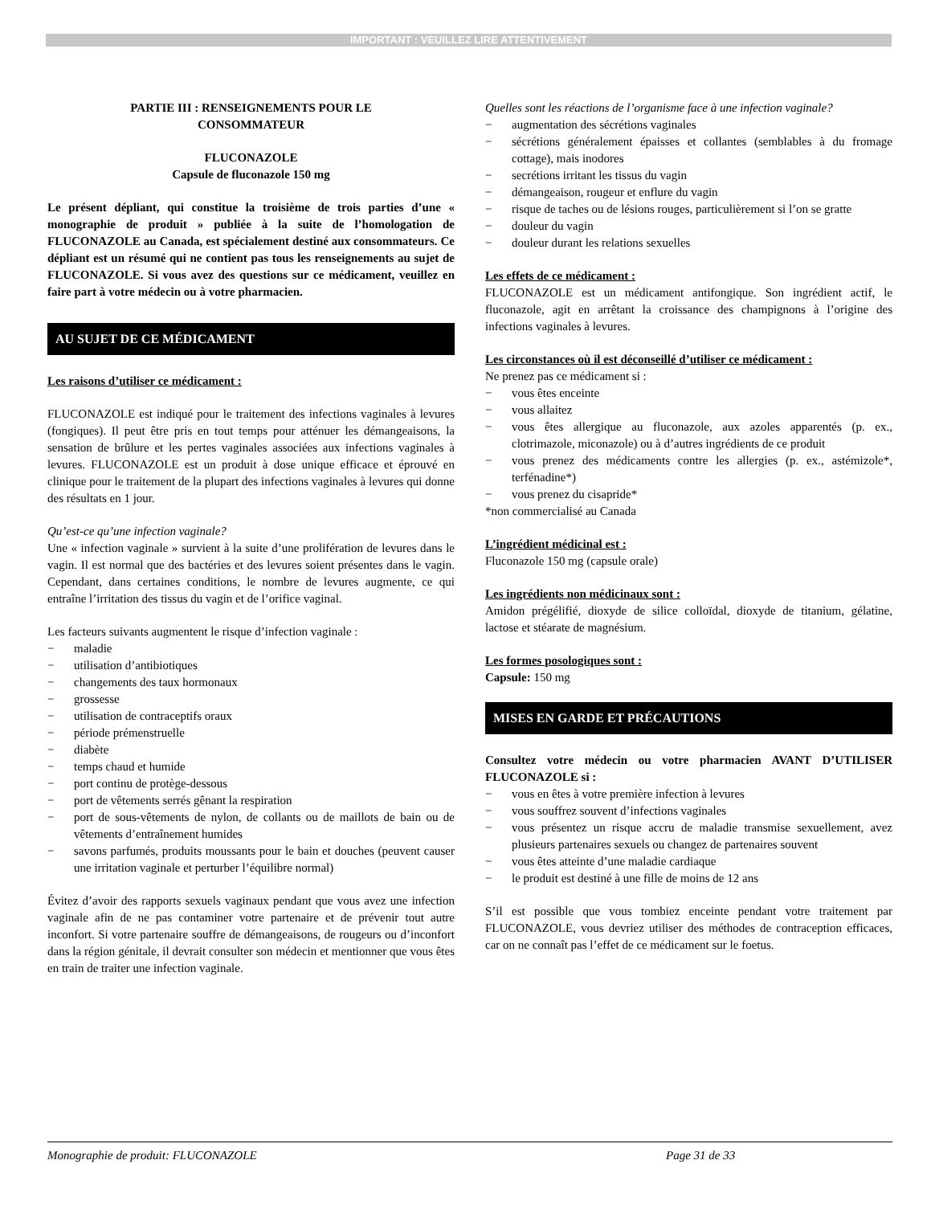IMPORTANT : VEUILLEZ LIRE ATTENTIVEMENT
PARTIE III : RENSEIGNEMENTS POUR LE
CONSOMMATEUR
FLUCONAZOLE
Capsule de fluconazole 150 mg
Le présent dépliant, qui constitue la troisième de trois parties d’une « monographie de produit » publiée à la suite de l’homologation de FLUCONAZOLE au Canada, est spécialement destiné aux consommateurs. Ce dépliant est un résumé qui ne contient pas tous les renseignements au sujet de FLUCONAZOLE. Si vous avez des questions sur ce médicament, veuillez en faire part à votre médecin ou à votre pharmacien.
AU SUJET DE CE MÉDICAMENT
Les raisons d’utiliser ce médicament :
FLUCONAZOLE est indiqué pour le traitement des infections vaginales à levures (fongiques). Il peut être pris en tout temps pour atténuer les démangeaisons, la sensation de brûlure et les pertes vaginales associées aux infections vaginales à levures. FLUCONAZOLE est un produit à dose unique efficace et éprouvé en clinique pour le traitement de la plupart des infections vaginales à levures qui donne des résultats en 1 jour.
Qu’est-ce qu’une infection vaginale?
Une « infection vaginale » survient à la suite d’une prolifération de levures dans le vagin. Il est normal que des bactéries et des levures soient présentes dans le vagin. Cependant, dans certaines conditions, le nombre de levures augmente, ce qui entraîne l’irritation des tissus du vagin et de l’orifice vaginal.
Les facteurs suivants augmentent le risque d’infection vaginale :
− maladie
− utilisation d’antibiotiques
− changements des taux hormonaux
− grossesse
− utilisation de contraceptifs oraux
− période prémenstruelle
− diabète
− temps chaud et humide
− port continu de protège-dessous
− port de vêtements serrés gênant la respiration
− port de sous-vêtements de nylon, de collants ou de maillots de bain ou de vêtements d’entraînement humides
− savons parfumés, produits moussants pour le bain et douches (peuvent causer une irritation vaginale et perturber l’équilibre normal)
Évitez d’avoir des rapports sexuels vaginaux pendant que vous avez une infection vaginale afin de ne pas contaminer votre partenaire et de prévenir tout autre inconfort. Si votre partenaire souffre de démangeaisons, de rougeurs ou d’inconfort dans la région génitale, il devrait consulter son médecin et mentionner que vous êtes en train de traiter une infection vaginale.
Quelles sont les réactions de l’organisme face à une infection vaginale?
− augmentation des sécrétions vaginales
− sécrétions généralement épaisses et collantes (semblables à du fromage cottage), mais inodores
− secrétions irritant les tissus du vagin
− démangeaison, rougeur et enflure du vagin
− risque de taches ou de lésions rouges, particulièrement si l’on se gratte
− douleur du vagin
− douleur durant les relations sexuelles
Les effets de ce médicament :
FLUCONAZOLE est un médicament antifongique. Son ingrédient actif, le fluconazole, agit en arrêtant la croissance des champignons à l’origine des infections vaginales à levures.
Les circonstances où il est déconseillé d’utiliser ce médicament :
Ne prenez pas ce médicament si :
− vous êtes enceinte
− vous allaitez
− vous êtes allergique au fluconazole, aux azoles apparentés (p. ex., clotrimazole, miconazole) ou à d’autres ingrédients de ce produit
− vous prenez des médicaments contre les allergies (p. ex., astémizole*, terfénadine*)
− vous prenez du cisapride*
*non commercialisé au Canada
L’ingrédient médicinal est :
Fluconazole 150 mg (capsule orale)
Les ingrédients non médicinaux sont :
Amidon prégélifié, dioxyde de silice colloïdal, dioxyde de titanium, gélatine, lactose et stéarate de magnésium.
Les formes posologiques sont :
Capsule: 150 mg
MISES EN GARDE ET PRÉCAUTIONS
Consultez votre médecin ou votre pharmacien AVANT D’UTILISER FLUCONAZOLE si :
− vous en êtes à votre première infection à levures
− vous souffrez souvent d’infections vaginales
− vous présentez un risque accru de maladie transmise sexuellement, avez plusieurs partenaires sexuels ou changez de partenaires souvent
− vous êtes atteinte d’une maladie cardiaque
− le produit est destiné à une fille de moins de 12 ans
S’il est possible que vous tombiez enceinte pendant votre traitement par FLUCONAZOLE, vous devriez utiliser des méthodes de contraception efficaces, car on ne connaît pas l’effet de ce médicament sur le foetus.
Monographie de produit: FLUCONAZOLE Page 31 de 33